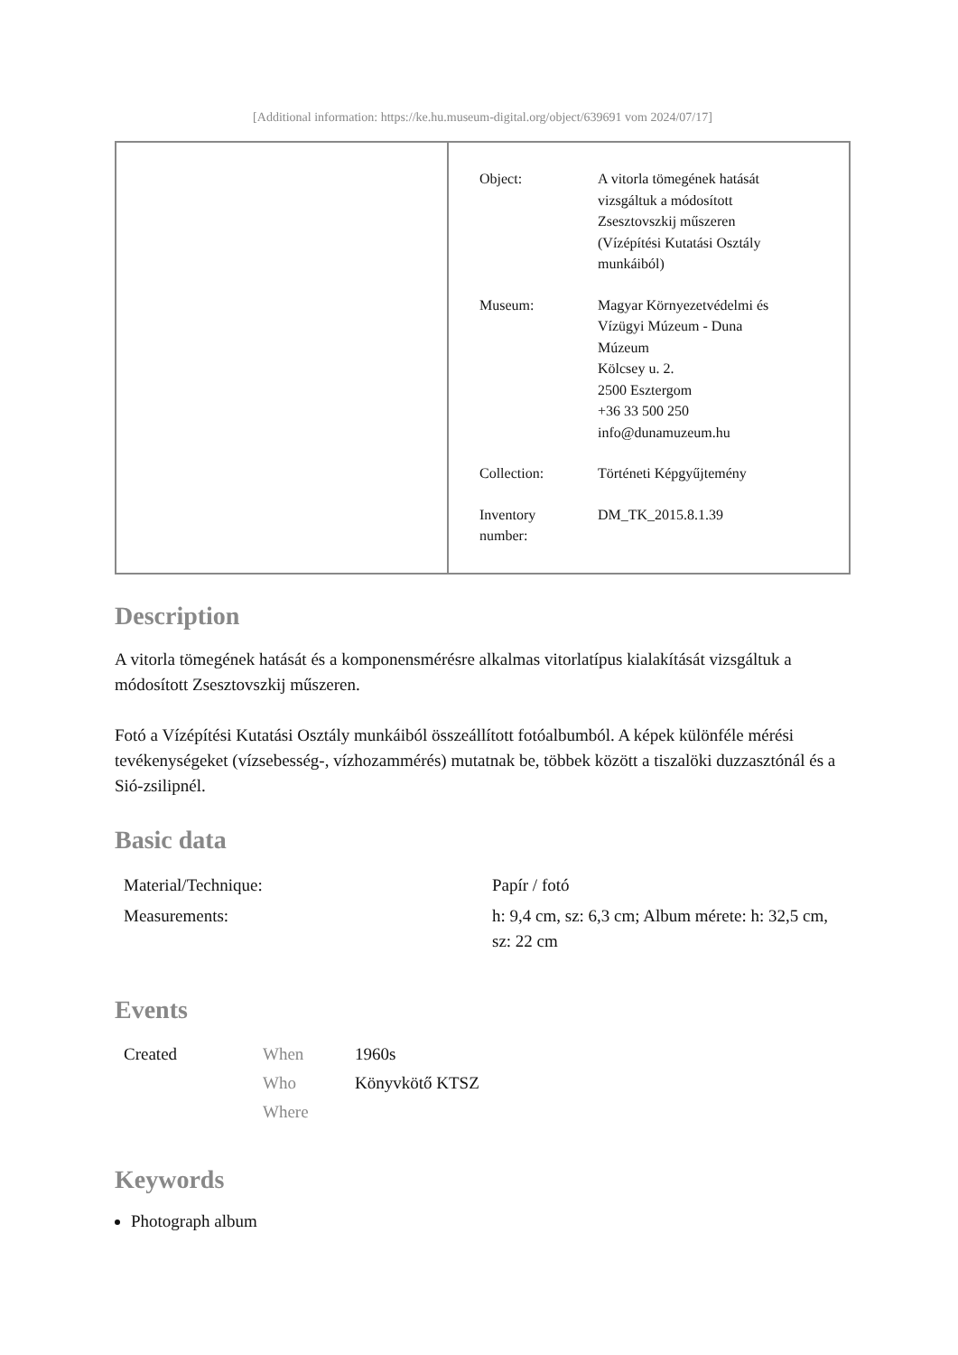[Additional information: https://ke.hu.museum-digital.org/object/639691 vom 2024/07/17]
| Object: | A vitorla tömegének hatását vizsgáltuk a módosított Zsesztovszkij műszeren (Vízépítési Kutatási Osztály munkáiból) |
| Museum: | Magyar Környezetvédelmi és Vízügyi Múzeum - Duna Múzeum Kölcsey u. 2. 2500 Esztergom +36 33 500 250 info@dunamuzeum.hu |
| Collection: | Történeti Képgyűjtemény |
| Inventory number: | DM_TK_2015.8.1.39 |
Description
A vitorla tömegének hatását és a komponensmérésre alkalmas vitorlatípus kialakítását vizsgáltuk a módosított Zsesztovszkij műszeren.
Fotó a Vízépítési Kutatási Osztály munkáiból összeállított fotóalbumból. A képek különféle mérési tevékenységeket (vízsebesség-, vízhozammérés) mutatnak be, többek között a tiszalöki duzzasztónál és a Sió-zsilipnél.
Basic data
| Material/Technique: | Papír / fotó |
| Measurements: | h: 9,4 cm, sz: 6,3 cm; Album mérete: h: 32,5 cm, sz: 22 cm |
Events
| Created | When | 1960s |
| | Who | Könyvkötő KTSZ |
| | Where | |
Keywords
Photograph album